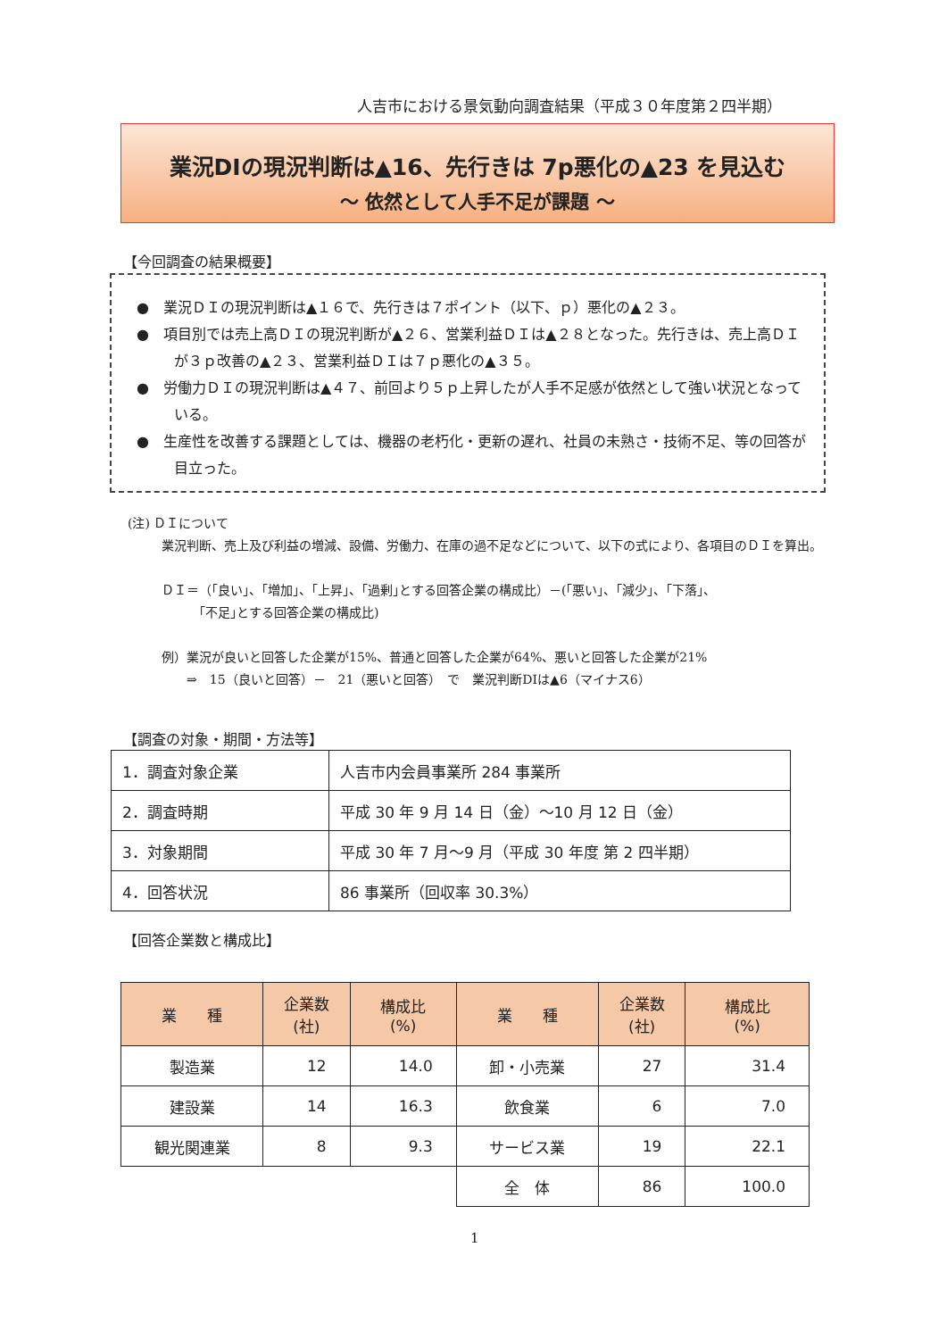人吉市における景気動向調査結果（平成３０年度第２四半期）
業況DIの現況判断は▲16、先行きは 7p悪化の▲23 を見込む
～ 依然として人手不足が課題 ～
【今回調査の結果概要】
●　業況ＤＩの現況判断は▲１６で、先行きは７ポイント（以下、ｐ）悪化の▲２３。
●　項目別では売上高ＤＩの現況判断が▲２６、営業利益ＤＩは▲２８となった。先行きは、売上高ＤＩが３ｐ改善の▲２３、営業利益ＤＩは７ｐ悪化の▲３５。
●　労働力ＤＩの現況判断は▲４７、前回より５ｐ上昇したが人手不足感が依然として強い状況となっている。
●　生産性を改善する課題としては、機器の老朽化・更新の遅れ、社員の未熟さ・技術不足、等の回答が目立った。
(注) ＤＩについて
業況判断、売上及び利益の増減、設備、労働力、在庫の過不足などについて、以下の式により、各項目のＤＩを算出。
ＤＩ＝（｢良い｣、｢増加｣、「上昇」、｢過剰｣とする回答企業の構成比）－(｢悪い｣、「減少」、「下落」、
　　　｢不足｣とする回答企業の構成比)
例）業況が良いと回答した企業が15%、普通と回答した企業が64%、悪いと回答した企業が21%
　　⇒　15（良いと回答）－　21（悪いと回答）　で　業況判断DIは▲6（マイナス6）
【調査の対象・期間・方法等】
| 1．調査対象企業 | 人吉市内会員事業所 284 事業所 |
| 2．調査時期 | 平成 30 年 9 月 14 日（金）～10 月 12 日（金） |
| 3．対象期間 | 平成 30 年 7 月～9 月（平成 30 年度 第 2 四半期） |
| 4．回答状況 | 86 事業所（回収率 30.3%） |
【回答企業数と構成比】
| 業 種 | 企業数 (社) | 構成比 (%) | 業 種 | 企業数 (社) | 構成比 (%) |
| --- | --- | --- | --- | --- | --- |
| 製造業 | 12 | 14.0 | 卸・小売業 | 27 | 31.4 |
| 建設業 | 14 | 16.3 | 飲食業 | 6 | 7.0 |
| 観光関連業 | 8 | 9.3 | サービス業 | 19 | 22.1 |
| | | | 全 体 | 86 | 100.0 |
1